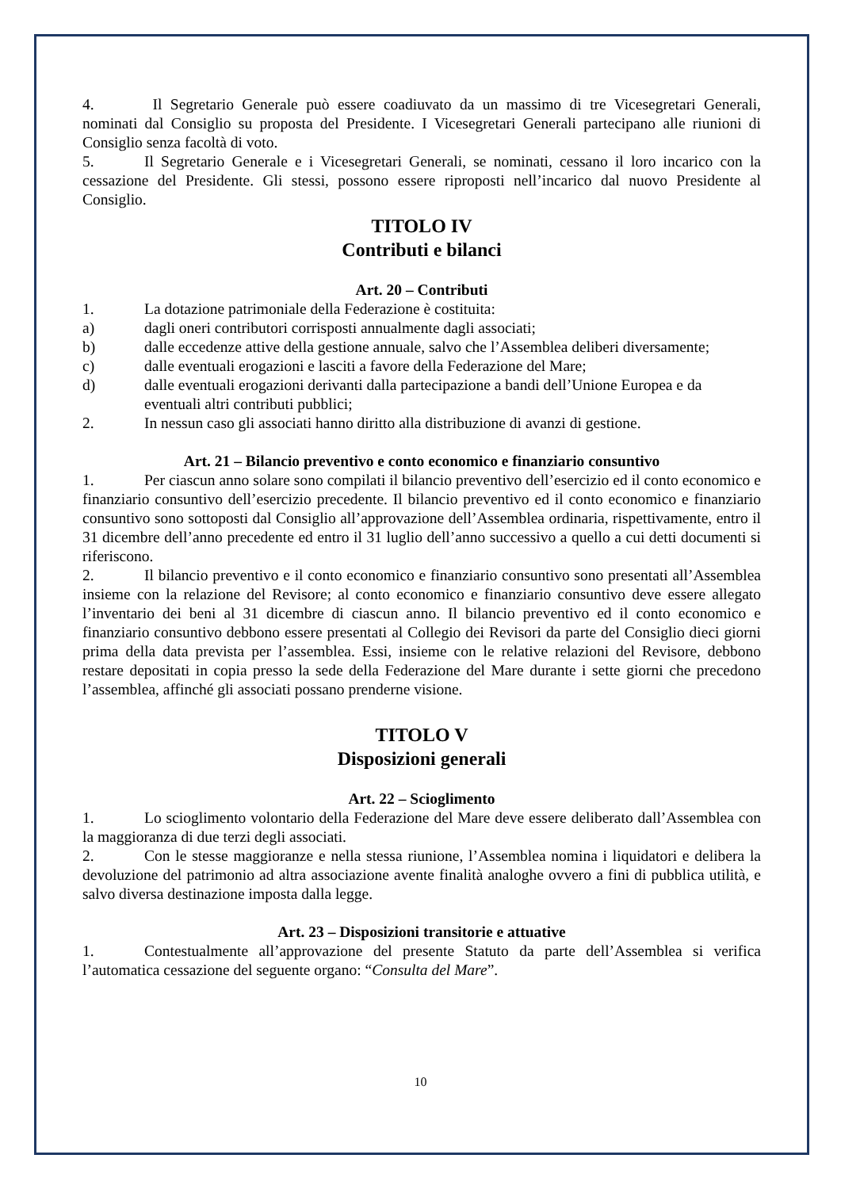4. Il Segretario Generale può essere coadiuvato da un massimo di tre Vicesegretari Generali, nominati dal Consiglio su proposta del Presidente. I Vicesegretari Generali partecipano alle riunioni di Consiglio senza facoltà di voto.
5. Il Segretario Generale e i Vicesegretari Generali, se nominati, cessano il loro incarico con la cessazione del Presidente. Gli stessi, possono essere riproposti nell’incarico dal nuovo Presidente al Consiglio.
TITOLO IV
Contributi e bilanci
Art. 20 – Contributi
1. La dotazione patrimoniale della Federazione è costituita:
a) dagli oneri contributori corrisposti annualmente dagli associati;
b) dalle eccedenze attive della gestione annuale, salvo che l’Assemblea deliberi diversamente;
c) dalle eventuali erogazioni e lasciti a favore della Federazione del Mare;
d) dalle eventuali erogazioni derivanti dalla partecipazione a bandi dell’Unione Europea e da eventuali altri contributi pubblici;
2. In nessun caso gli associati hanno diritto alla distribuzione di avanzi di gestione.
Art. 21 – Bilancio preventivo e conto economico e finanziario consuntivo
1. Per ciascun anno solare sono compilati il bilancio preventivo dell’esercizio ed il conto economico e finanziario consuntivo dell’esercizio precedente. Il bilancio preventivo ed il conto economico e finanziario consuntivo sono sottoposti dal Consiglio all’approvazione dell’Assemblea ordinaria, rispettivamente, entro il 31 dicembre dell’anno precedente ed entro il 31 luglio dell’anno successivo a quello a cui detti documenti si riferiscono.
2. Il bilancio preventivo e il conto economico e finanziario consuntivo sono presentati all’Assemblea insieme con la relazione del Revisore; al conto economico e finanziario consuntivo deve essere allegato l’inventario dei beni al 31 dicembre di ciascun anno. Il bilancio preventivo ed il conto economico e finanziario consuntivo debbono essere presentati al Collegio dei Revisori da parte del Consiglio dieci giorni prima della data prevista per l’assemblea. Essi, insieme con le relative relazioni del Revisore, debbono restare depositati in copia presso la sede della Federazione del Mare durante i sette giorni che precedono l’assemblea, affinché gli associati possano prenderne visione.
TITOLO V
Disposizioni generali
Art. 22 – Scioglimento
1. Lo scioglimento volontario della Federazione del Mare deve essere deliberato dall’Assemblea con la maggioranza di due terzi degli associati.
2. Con le stesse maggioranze e nella stessa riunione, l’Assemblea nomina i liquidatori e delibera la devoluzione del patrimonio ad altra associazione avente finalità analoghe ovvero a fini di pubblica utilità, e salvo diversa destinazione imposta dalla legge.
Art. 23 – Disposizioni transitorie e attuative
1. Contestualmente all’approvazione del presente Statuto da parte dell’Assemblea si verifica l’automatica cessazione del seguente organo: “Consulta del Mare”.
10